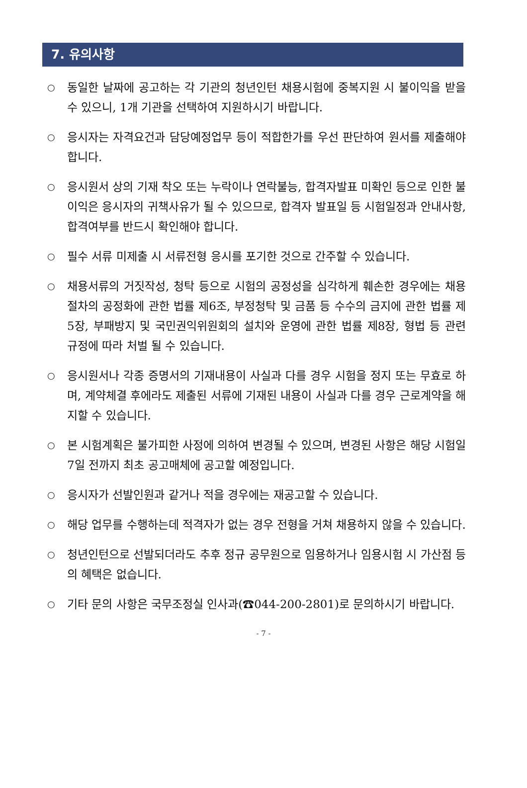7. 유의사항
○ 동일한 날짜에 공고하는 각 기관의 청년인턴 채용시험에 중복지원 시 불이익을 받을 수 있으니, 1개 기관을 선택하여 지원하시기 바랍니다.
○ 응시자는 자격요건과 담당예정업무 등이 적합한가를 우선 판단하여 원서를 제출해야 합니다.
○ 응시원서 상의 기재 착오 또는 누락이나 연락불능, 합격자발표 미확인 등으로 인한 불이익은 응시자의 귀책사유가 될 수 있으므로, 합격자 발표일 등 시험일정과 안내사항, 합격여부를 반드시 확인해야 합니다.
○ 필수 서류 미제출 시 서류전형 응시를 포기한 것으로 간주할 수 있습니다.
○ 채용서류의 거짓작성, 청탁 등으로 시험의 공정성을 심각하게 훼손한 경우에는 채용절차의 공정화에 관한 법률 제6조, 부정청탁 및 금품 등 수수의 금지에 관한 법률 제5장, 부패방지 및 국민권익위원회의 설치와 운영에 관한 법률 제8장, 형법 등 관련 규정에 따라 처벌 될 수 있습니다.
○ 응시원서나 각종 증명서의 기재내용이 사실과 다를 경우 시험을 정지 또는 무효로 하며, 계약체결 후에라도 제출된 서류에 기재된 내용이 사실과 다를 경우 근로계약을 해지할 수 있습니다.
○ 본 시험계획은 불가피한 사정에 의하여 변경될 수 있으며, 변경된 사항은 해당 시험일 7일 전까지 최초 공고매체에 공고할 예정입니다.
○ 응시자가 선발인원과 같거나 적을 경우에는 재공고할 수 있습니다.
○ 해당 업무를 수행하는데 적격자가 없는 경우 전형을 거쳐 채용하지 않을 수 있습니다.
○ 청년인턴으로 선발되더라도 추후 정규 공무원으로 임용하거나 임용시험 시 가산점 등의 혜택은 없습니다.
○ 기타 문의 사항은 국무조정실 인사과(☎044-200-2801)로 문의하시기 바랍니다.
- 7 -